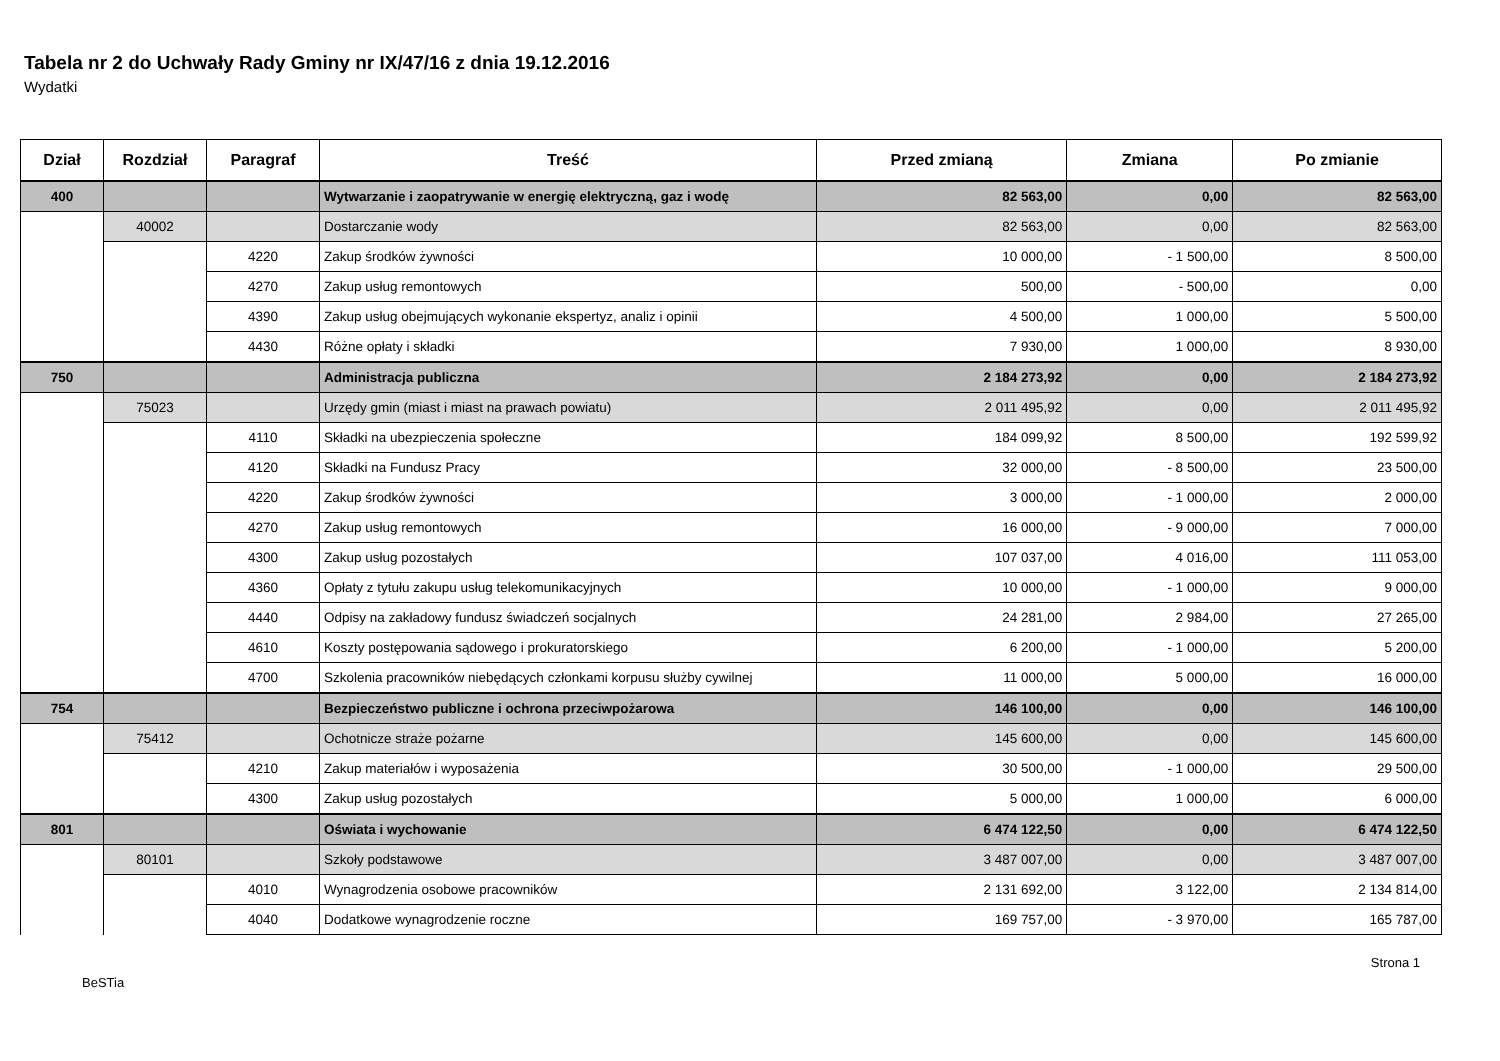Tabela nr 2 do Uchwały Rady Gminy nr IX/47/16 z dnia 19.12.2016
Wydatki
| Dział | Rozdział | Paragraf | Treść | Przed zmianą | Zmiana | Po zmianie |
| --- | --- | --- | --- | --- | --- | --- |
| 400 | | | Wytwarzanie i zaopatrywanie w energię elektryczną, gaz i wodę | 82 563,00 | 0,00 | 82 563,00 |
| | 40002 | | Dostarczanie wody | 82 563,00 | 0,00 | 82 563,00 |
| | | 4220 | Zakup środków żywności | 10 000,00 | - 1 500,00 | 8 500,00 |
| | | 4270 | Zakup usług remontowych | 500,00 | - 500,00 | 0,00 |
| | | 4390 | Zakup usług obejmujących wykonanie ekspertyz, analiz i opinii | 4 500,00 | 1 000,00 | 5 500,00 |
| | | 4430 | Różne opłaty i składki | 7 930,00 | 1 000,00 | 8 930,00 |
| 750 | | | Administracja publiczna | 2 184 273,92 | 0,00 | 2 184 273,92 |
| | 75023 | | Urzędy gmin (miast i miast na prawach powiatu) | 2 011 495,92 | 0,00 | 2 011 495,92 |
| | | 4110 | Składki na ubezpieczenia społeczne | 184 099,92 | 8 500,00 | 192 599,92 |
| | | 4120 | Składki na Fundusz Pracy | 32 000,00 | - 8 500,00 | 23 500,00 |
| | | 4220 | Zakup środków żywności | 3 000,00 | - 1 000,00 | 2 000,00 |
| | | 4270 | Zakup usług remontowych | 16 000,00 | - 9 000,00 | 7 000,00 |
| | | 4300 | Zakup usług pozostałych | 107 037,00 | 4 016,00 | 111 053,00 |
| | | 4360 | Opłaty z tytułu zakupu usług telekomunikacyjnych | 10 000,00 | - 1 000,00 | 9 000,00 |
| | | 4440 | Odpisy na zakładowy fundusz świadczeń socjalnych | 24 281,00 | 2 984,00 | 27 265,00 |
| | | 4610 | Koszty postępowania sądowego i prokuratorskiego | 6 200,00 | - 1 000,00 | 5 200,00 |
| | | 4700 | Szkolenia pracowników niebędących członkami korpusu służby cywilnej | 11 000,00 | 5 000,00 | 16 000,00 |
| 754 | | | Bezpieczeństwo publiczne i ochrona przeciwpożarowa | 146 100,00 | 0,00 | 146 100,00 |
| | 75412 | | Ochotnicze straże pożarne | 145 600,00 | 0,00 | 145 600,00 |
| | | 4210 | Zakup materiałów i wyposażenia | 30 500,00 | - 1 000,00 | 29 500,00 |
| | | 4300 | Zakup usług pozostałych | 5 000,00 | 1 000,00 | 6 000,00 |
| 801 | | | Oświata i wychowanie | 6 474 122,50 | 0,00 | 6 474 122,50 |
| | 80101 | | Szkoły podstawowe | 3 487 007,00 | 0,00 | 3 487 007,00 |
| | | 4010 | Wynagrodzenia osobowe pracowników | 2 131 692,00 | 3 122,00 | 2 134 814,00 |
| | | 4040 | Dodatkowe wynagrodzenie roczne | 169 757,00 | - 3 970,00 | 165 787,00 |
BeSTia Strona 1